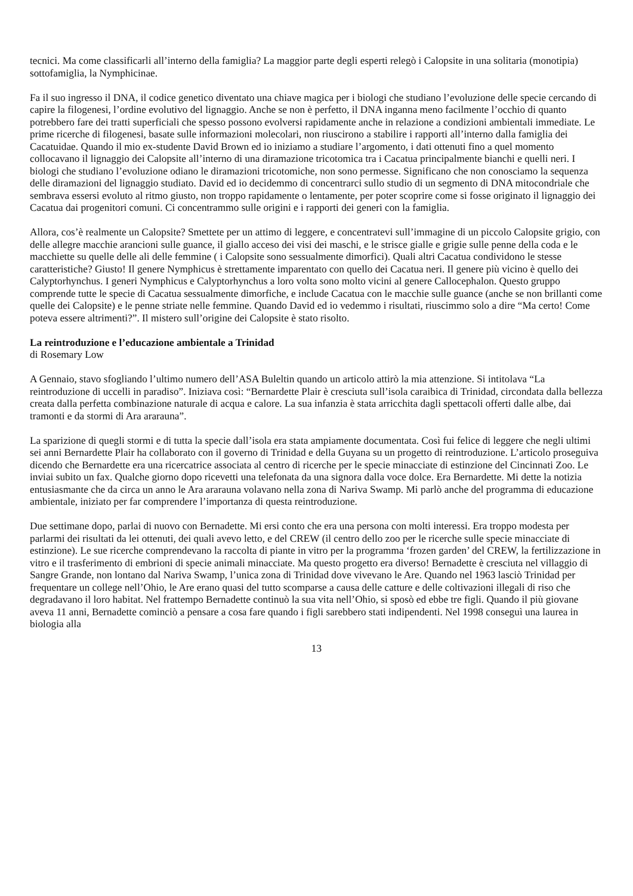tecnici. Ma come classificarli all’interno della famiglia? La maggior parte degli esperti relegò i Calopsite in una solitaria (monotipia) sottofamiglia, la Nymphicinae.
Fa il suo ingresso il DNA, il codice genetico diventato una chiave magica per i biologi che studiano l’evoluzione delle specie cercando di capire la filogenesi, l’ordine evolutivo del lignaggio. Anche se non è perfetto, il DNA inganna meno facilmente l’occhio di quanto potrebbero fare dei tratti superficiali che spesso possono evolversi rapidamente anche in relazione a condizioni ambientali immediate. Le prime ricerche di filogenesi, basate sulle informazioni molecolari, non riuscirono a stabilire i rapporti all’interno dalla famiglia dei Cacatuidae. Quando il mio ex-studente David Brown ed io iniziamo a studiare l’argomento, i dati ottenuti fino a quel momento collocavano il lignaggio dei Calopsite all’interno di una diramazione tricotomica tra i Cacatua principalmente bianchi e quelli neri. I biologi che studiano l’evoluzione odiano le diramazioni tricotomiche, non sono permesse. Significano che non conosciamo la sequenza delle diramazioni del lignaggio studiato. David ed io decidemmo di concentrarci sullo studio di un segmento di DNA mitocondriale che sembrava essersi evoluto al ritmo giusto, non troppo rapidamente o lentamente, per poter scoprire come si fosse originato il lignaggio dei Cacatua dai progenitori comuni. Ci concentrammo sulle origini e i rapporti dei generi con la famiglia.
Allora, cos’è realmente un Calopsite? Smettete per un attimo di leggere, e concentratevi sull’immagine di un piccolo Calopsite grigio, con delle allegre macchie arancioni sulle guance, il giallo acceso dei visi dei maschi, e le strisce gialle e grigie sulle penne della coda e le macchiette su quelle delle ali delle femmine ( i Calopsite sono sessualmente dimorfici). Quali altri Cacatua condividono le stesse caratteristiche? Giusto! Il genere Nymphicus è strettamente imparentato con quello dei Cacatua neri. Il genere più vicino è quello dei Calyptorhynchus. I generi Nymphicus e Calyptorhynchus a loro volta sono molto vicini al genere Callocephalon. Questo gruppo comprende tutte le specie di Cacatua sessualmente dimorfiche, e include Cacatua con le macchie sulle guance (anche se non brillanti come quelle dei Calopsite) e le penne striate nelle femmine. Quando David ed io vedemmo i risultati, riuscimmo solo a dire “Ma certo! Come poteva essere altrimenti?”. Il mistero sull’origine dei Calopsite è stato risolto.
La reintroduzione e l’educazione ambientale a Trinidad
di Rosemary Low
A Gennaio, stavo sfogliando l’ultimo numero dell’ASA Buleltin quando un articolo attirò la mia attenzione. Si intitolava “La reintroduzione di uccelli in paradiso”. Iniziava così: “Bernardette Plair è cresciuta sull’isola caraibica di Trinidad, circondata dalla bellezza creata dalla perfetta combinazione naturale di acqua e calore. La sua infanzia è stata arricchita dagli spettacoli offerti dalle albe, dai tramonti e da stormi di Ara ararauna”.
La sparizione di quegli stormi e di tutta la specie dall’isola era stata ampiamente documentata. Così fui felice di leggere che negli ultimi sei anni Bernardette Plair ha collaborato con il governo di Trinidad e della Guyana su un progetto di reintroduzione. L’articolo proseguiva dicendo che Bernardette era una ricercatrice associata al centro di ricerche per le specie minacciate di estinzione del Cincinnati Zoo. Le inviai subito un fax. Qualche giorno dopo ricevetti una telefonata da una signora dalla voce dolce. Era Bernardette. Mi dette la notizia entusiasmante che da circa un anno le Ara ararauna volavano nella zona di Nariva Swamp. Mi parlò anche del programma di educazione ambientale, iniziato per far comprendere l’importanza di questa reintroduzione.
Due settimane dopo, parlai di nuovo con Bernadette. Mi ersi conto che era una persona con molti interessi. Era troppo modesta per parlarmi dei risultati da lei ottenuti, dei quali avevo letto, e del CREW (il centro dello zoo per le ricerche sulle specie minacciate di estinzione). Le sue ricerche comprendevano la raccolta di piante in vitro per la programma ‘frozen garden’ del CREW, la fertilizzazione in vitro e il trasferimento di embrioni di specie animali minacciate. Ma questo progetto era diverso! Bernadette è cresciuta nel villaggio di Sangre Grande, non lontano dal Nariva Swamp, l’unica zona di Trinidad dove vivevano le Are. Quando nel 1963 lasciò Trinidad per frequentare un college nell’Ohio, le Are erano quasi del tutto scomparse a causa delle catture e delle coltivazioni illegali di riso che degradavano il loro habitat. Nel frattempo Bernadette continuò la sua vita nell’Ohio, si sposò ed ebbe tre figli. Quando il più giovane aveva 11 anni, Bernadette cominciò a pensare a cosa fare quando i figli sarebbero stati indipendenti. Nel 1998 conseguì una laurea in biologia alla
13